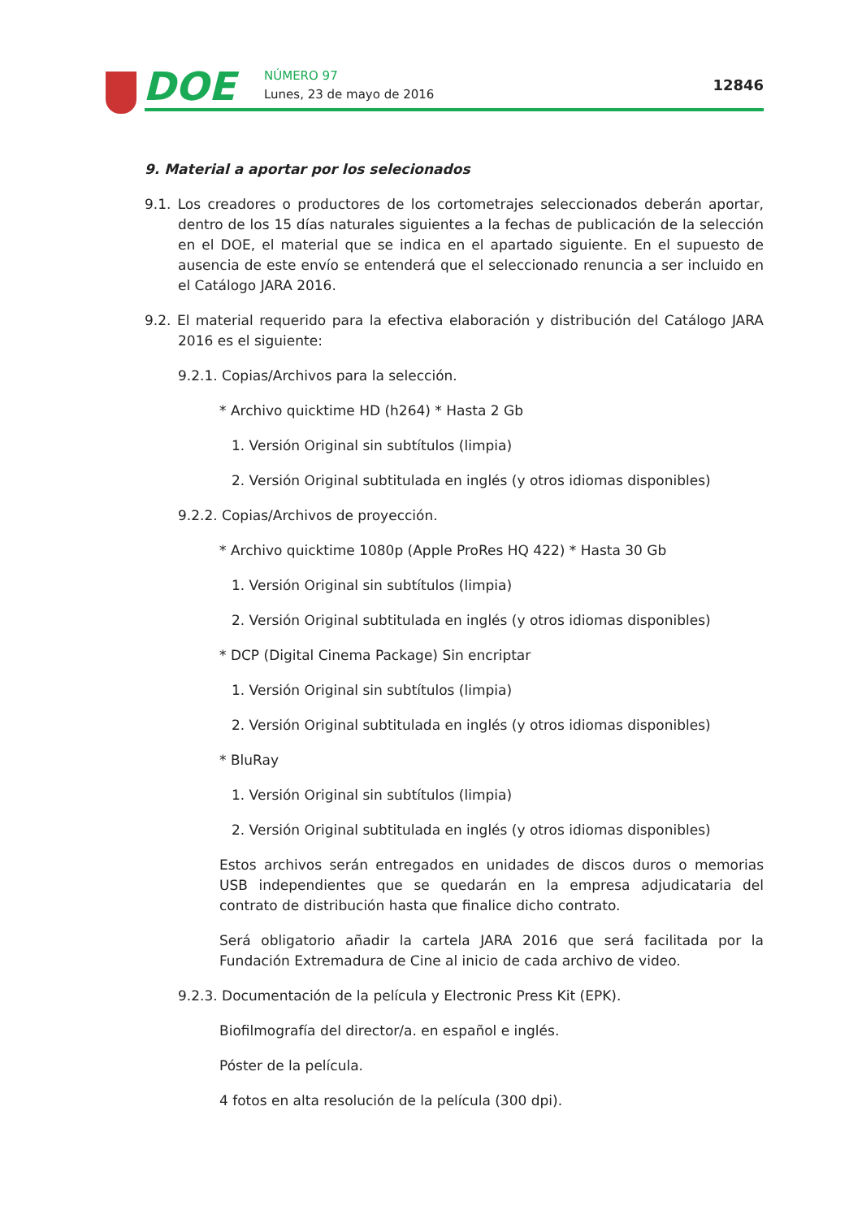DOE NÚMERO 97
Lunes, 23 de mayo de 2016
12846
9. Material a aportar por los selecionados
9.1. Los creadores o productores de los cortometrajes seleccionados deberán aportar, dentro de los 15 días naturales siguientes a la fechas de publicación de la selección en el DOE, el material que se indica en el apartado siguiente. En el supuesto de ausencia de este envío se entenderá que el seleccionado renuncia a ser incluido en el Catálogo JARA 2016.
9.2. El material requerido para la efectiva elaboración y distribución del Catálogo JARA 2016 es el siguiente:
9.2.1. Copias/Archivos para la selección.
* Archivo quicktime HD (h264) * Hasta 2 Gb
1. Versión Original sin subtítulos (limpia)
2. Versión Original subtitulada en inglés (y otros idiomas disponibles)
9.2.2. Copias/Archivos de proyección.
* Archivo quicktime 1080p (Apple ProRes HQ 422) * Hasta 30 Gb
1. Versión Original sin subtítulos (limpia)
2. Versión Original subtitulada en inglés (y otros idiomas disponibles)
* DCP (Digital Cinema Package) Sin encriptar
1. Versión Original sin subtítulos (limpia)
2. Versión Original subtitulada en inglés (y otros idiomas disponibles)
* BluRay
1. Versión Original sin subtítulos (limpia)
2. Versión Original subtitulada en inglés (y otros idiomas disponibles)
Estos archivos serán entregados en unidades de discos duros o memorias USB independientes que se quedarán en la empresa adjudicataria del contrato de distribución hasta que finalice dicho contrato.
Será obligatorio añadir la cartela JARA 2016 que será facilitada por la Fundación Extremadura de Cine al inicio de cada archivo de video.
9.2.3. Documentación de la película y Electronic Press Kit (EPK).
Biofilmografía del director/a. en español e inglés.
Póster de la película.
4 fotos en alta resolución de la película (300 dpi).